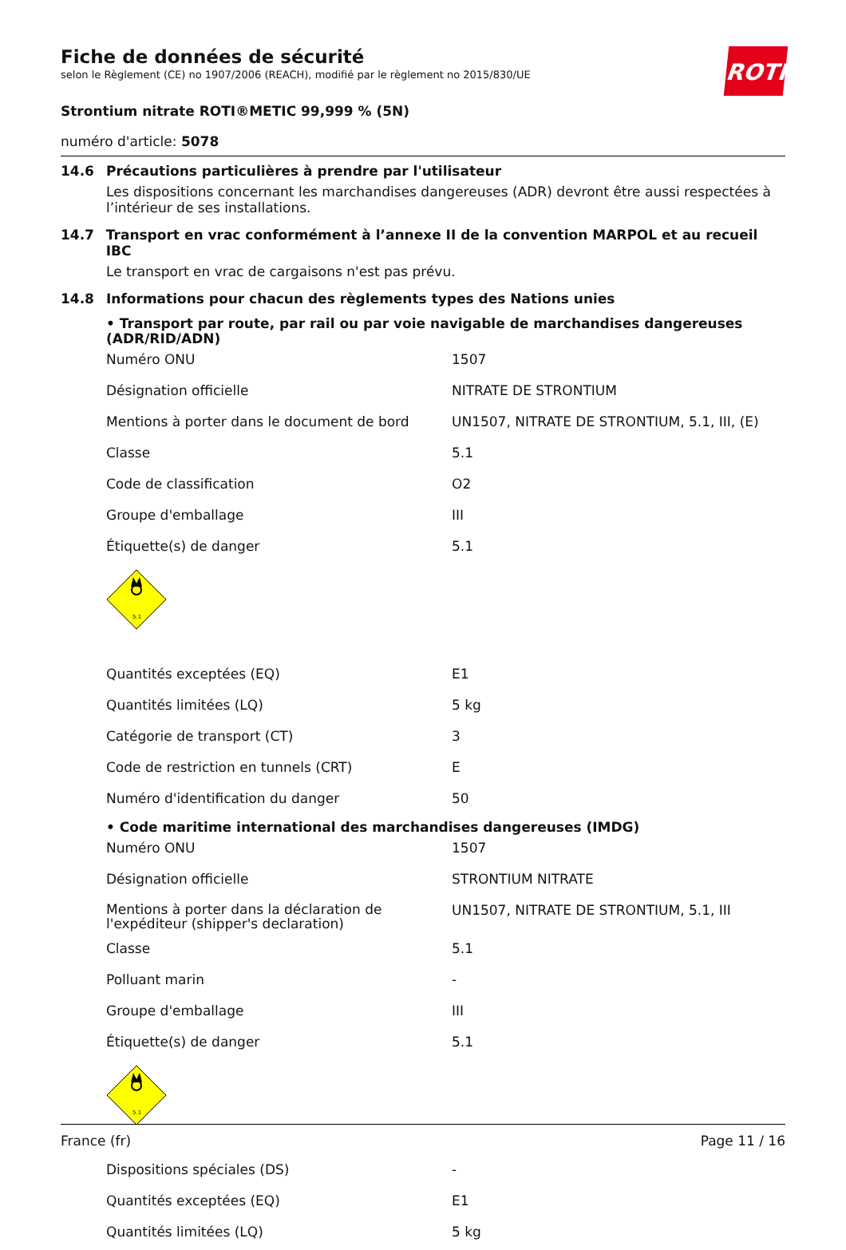Fiche de données de sécurité
selon le Règlement (CE) no 1907/2006 (REACH), modifié par le règlement no 2015/830/UE
ROTH
Strontium nitrate ROTI®METIC 99,999 % (5N)
numéro d'article: 5078
14.6 Précautions particulières à prendre par l'utilisateur
Les dispositions concernant les marchandises dangereuses (ADR) devront être aussi respectées à l’intérieur de ses installations.
14.7 Transport en vrac conformément à l’annexe II de la convention MARPOL et au recueil IBC
Le transport en vrac de cargaisons n'est pas prévu.
14.8 Informations pour chacun des règlements types des Nations unies
• Transport par route, par rail ou par voie navigable de marchandises dangereuses (ADR/RID/ADN)
| Numéro ONU | 1507 |
| Désignation officielle | NITRATE DE STRONTIUM |
| Mentions à porter dans le document de bord | UN1507, NITRATE DE STRONTIUM, 5.1, III, (E) |
| Classe | 5.1 |
| Code de classification | O2 |
| Groupe d'emballage | III |
| Étiquette(s) de danger | 5.1 |
| 5.1 | |
| Quantités exceptées (EQ) | E1 |
| Quantités limitées (LQ) | 5 kg |
| Catégorie de transport (CT) | 3 |
| Code de restriction en tunnels (CRT) | E |
| Numéro d'identification du danger | 50 |
• Code maritime international des marchandises dangereuses (IMDG)
| Numéro ONU | 1507 |
| Désignation officielle | STRONTIUM NITRATE |
| Mentions à porter dans la déclaration de l'expéditeur (shipper's declaration) | UN1507, NITRATE DE STRONTIUM, 5.1, III |
| Classe | 5.1 |
| Polluant marin | - |
| Groupe d'emballage | III |
| Étiquette(s) de danger | 5.1 |
| 5.1 | |
| Dispositions spéciales (DS) | - |
| Quantités exceptées (EQ) | E1 |
| Quantités limitées (LQ) | 5 kg |
France (fr) Page 11 / 16